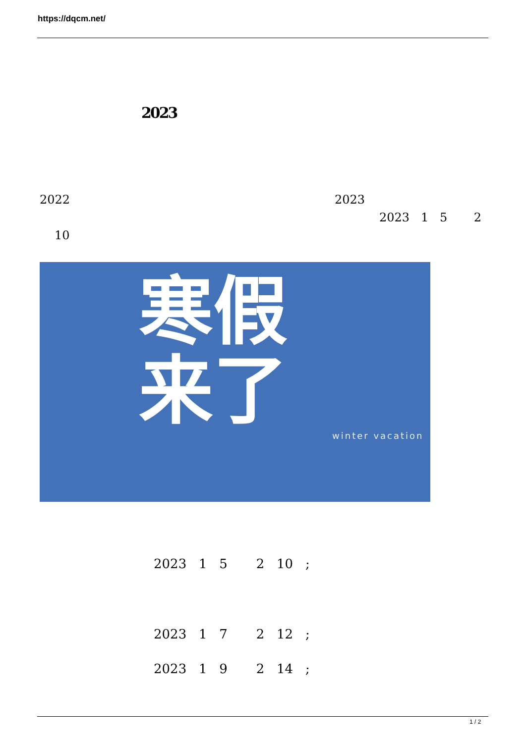https://dqcm.net/
2023
2022 2023
2023 1 5 2
10
寒假
来了
winter vacation
2023 1 5 2 10 ;
2023 1 7 2 12 ;
2023 1 9 2 14 ;
1 / 2